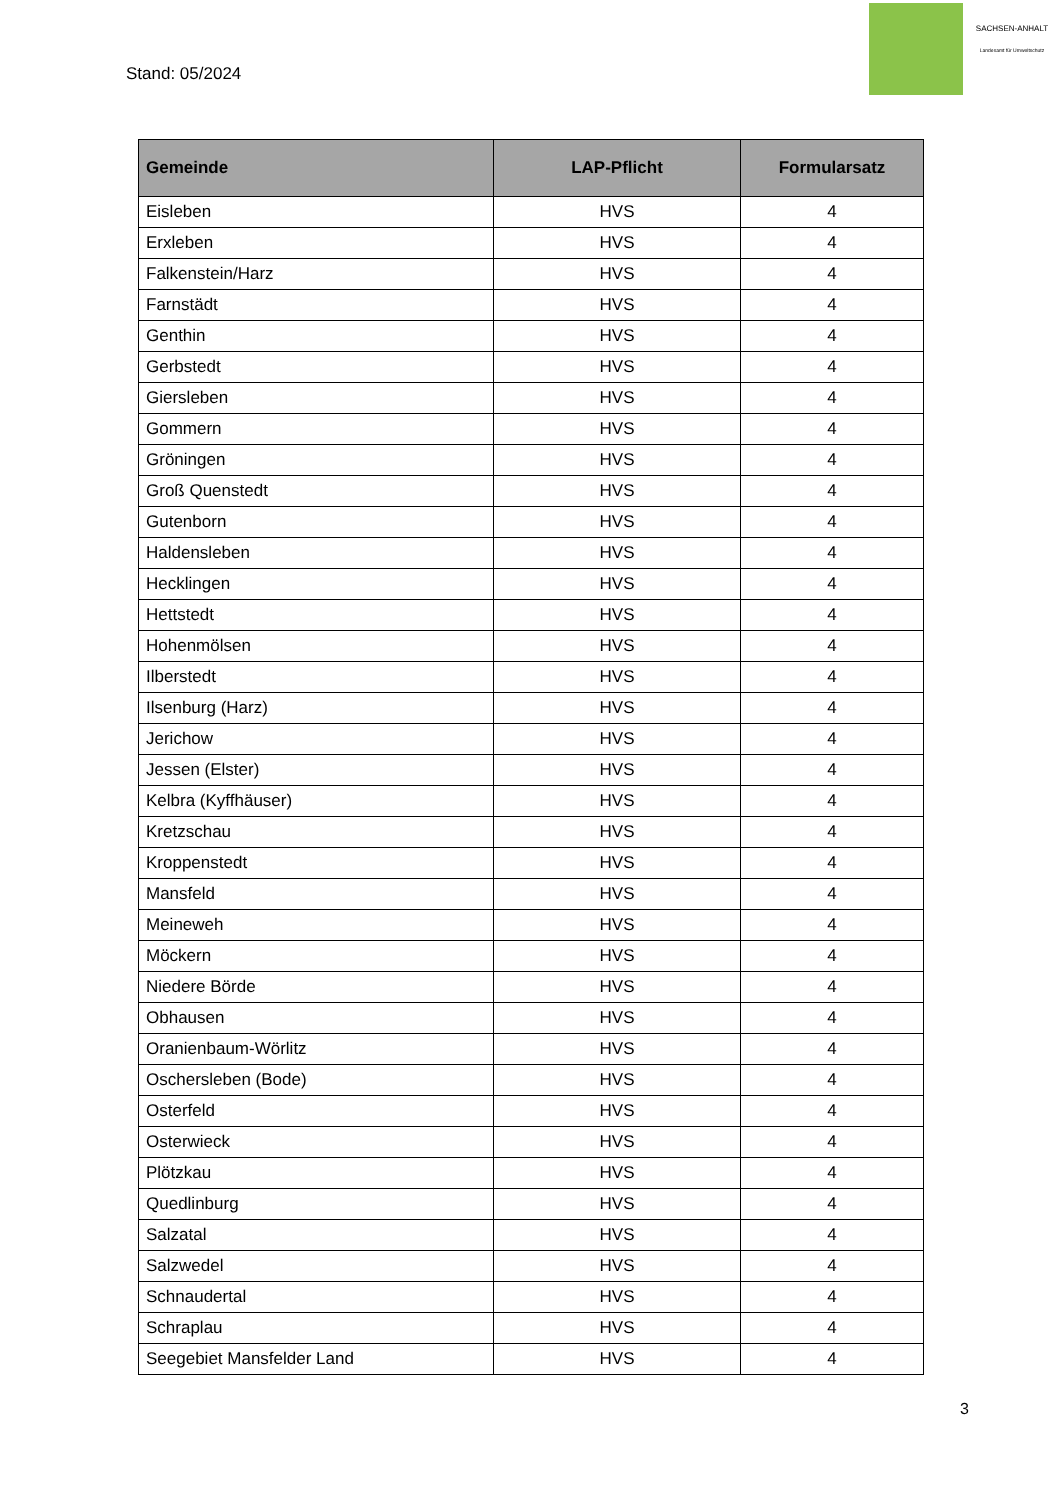Stand: 05/2024
SACHSEN-ANHALT
Landesamt für Umweltschutz
| Gemeinde | LAP-Pflicht | Formularsatz |
| --- | --- | --- |
| Eisleben | HVS | 4 |
| Erxleben | HVS | 4 |
| Falkenstein/Harz | HVS | 4 |
| Farnstädt | HVS | 4 |
| Genthin | HVS | 4 |
| Gerbstedt | HVS | 4 |
| Giersleben | HVS | 4 |
| Gommern | HVS | 4 |
| Gröningen | HVS | 4 |
| Groß Quenstedt | HVS | 4 |
| Gutenborn | HVS | 4 |
| Haldensleben | HVS | 4 |
| Hecklingen | HVS | 4 |
| Hettstedt | HVS | 4 |
| Hohenmölsen | HVS | 4 |
| Ilberstedt | HVS | 4 |
| Ilsenburg (Harz) | HVS | 4 |
| Jerichow | HVS | 4 |
| Jessen (Elster) | HVS | 4 |
| Kelbra (Kyffhäuser) | HVS | 4 |
| Kretzschau | HVS | 4 |
| Kroppenstedt | HVS | 4 |
| Mansfeld | HVS | 4 |
| Meineweh | HVS | 4 |
| Möckern | HVS | 4 |
| Niedere Börde | HVS | 4 |
| Obhausen | HVS | 4 |
| Oranienbaum-Wörlitz | HVS | 4 |
| Oschersleben (Bode) | HVS | 4 |
| Osterfeld | HVS | 4 |
| Osterwieck | HVS | 4 |
| Plötzkau | HVS | 4 |
| Quedlinburg | HVS | 4 |
| Salzatal | HVS | 4 |
| Salzwedel | HVS | 4 |
| Schnaudertal | HVS | 4 |
| Schraplau | HVS | 4 |
| Seegebiet Mansfelder Land | HVS | 4 |
3